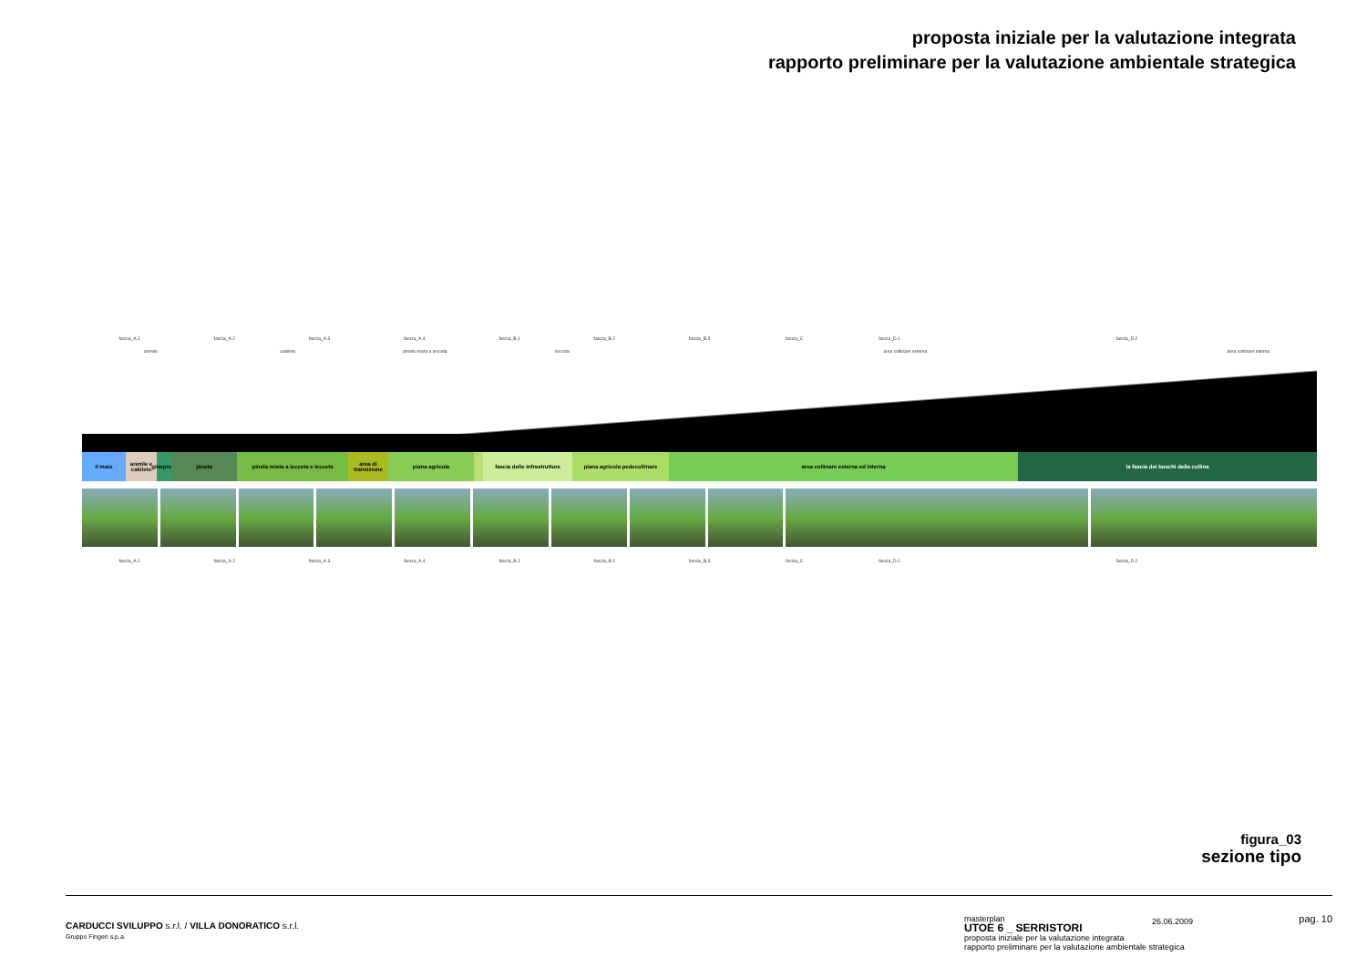proposta iniziale per la valutazione integrata
rapporto preliminare per la valutazione ambientale strategica
fascia_A.1 fascia_A.2 fascia_A.3 fascia_A.4 fascia_B.1 fascia_B.2 fascia_B.3 fascia_C fascia_D.1 fascia_D.2
arenile cakileto pineta mista a lecceta lecceta area collinare esterna area collinare interna
il mare arenile e cakileto
ginepreto
pineta pineta mista a lecceta e lecceta area di transizione
piana agricola fascia delle infrastrutture piana agricola pedecollinare area collinare esterna ed interna la fascia dei boschi della collina
fascia_A.1 fascia_A.2 fascia_A.3 fascia_A.4 fascia_B.1 fascia_B.2 fascia_B.3 fascia_C fascia_D.1 fascia_D.2
figura_03
sezione tipo
CARDUCCI SVILUPPO s.r.l. / VILLA DONORATICO s.r.l.
Gruppo Fingen s.p.a.
masterplan
UTOE 6 _ SERRISTORI
proposta iniziale per la valutazione integrata
rapporto preliminare per la valutazione ambientale strategica
26.06.2009 pag. 10